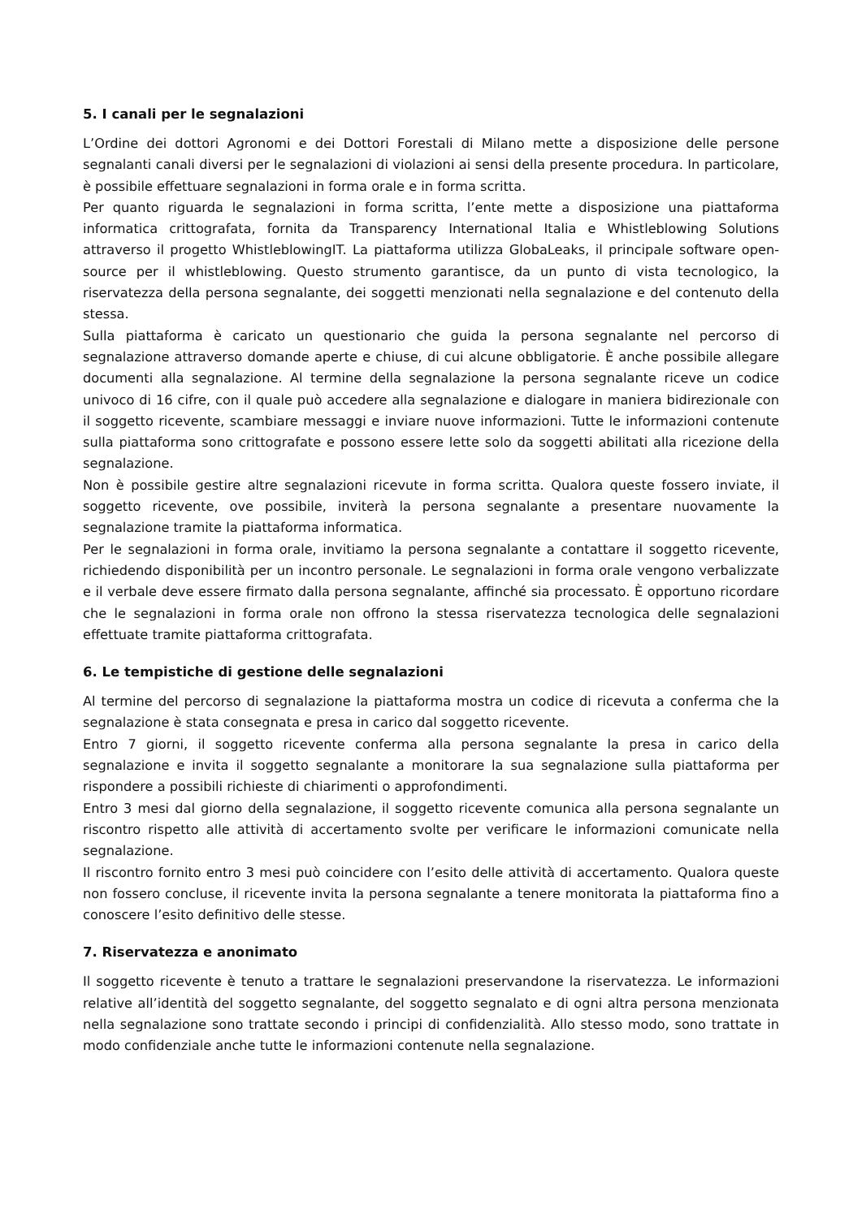5. I canali per le segnalazioni
L’Ordine dei dottori Agronomi e dei Dottori Forestali di Milano mette a disposizione delle persone segnalanti canali diversi per le segnalazioni di violazioni ai sensi della presente procedura. In particolare, è possibile effettuare segnalazioni in forma orale e in forma scritta.
Per quanto riguarda le segnalazioni in forma scritta, l’ente mette a disposizione una piattaforma informatica crittografata, fornita da Transparency International Italia e Whistleblowing Solutions attraverso il progetto WhistleblowingIT. La piattaforma utilizza GlobaLeaks, il principale software open-source per il whistleblowing. Questo strumento garantisce, da un punto di vista tecnologico, la riservatezza della persona segnalante, dei soggetti menzionati nella segnalazione e del contenuto della stessa.
Sulla piattaforma è caricato un questionario che guida la persona segnalante nel percorso di segnalazione attraverso domande aperte e chiuse, di cui alcune obbligatorie. È anche possibile allegare documenti alla segnalazione. Al termine della segnalazione la persona segnalante riceve un codice univoco di 16 cifre, con il quale può accedere alla segnalazione e dialogare in maniera bidirezionale con il soggetto ricevente, scambiare messaggi e inviare nuove informazioni. Tutte le informazioni contenute sulla piattaforma sono crittografate e possono essere lette solo da soggetti abilitati alla ricezione della segnalazione.
Non è possibile gestire altre segnalazioni ricevute in forma scritta. Qualora queste fossero inviate, il soggetto ricevente, ove possibile, inviterà la persona segnalante a presentare nuovamente la segnalazione tramite la piattaforma informatica.
Per le segnalazioni in forma orale, invitiamo la persona segnalante a contattare il soggetto ricevente, richiedendo disponibilità per un incontro personale. Le segnalazioni in forma orale vengono verbalizzate e il verbale deve essere firmato dalla persona segnalante, affinché sia processato. È opportuno ricordare che le segnalazioni in forma orale non offrono la stessa riservatezza tecnologica delle segnalazioni effettuate tramite piattaforma crittografata.
6. Le tempistiche di gestione delle segnalazioni
Al termine del percorso di segnalazione la piattaforma mostra un codice di ricevuta a conferma che la segnalazione è stata consegnata e presa in carico dal soggetto ricevente.
Entro 7 giorni, il soggetto ricevente conferma alla persona segnalante la presa in carico della segnalazione e invita il soggetto segnalante a monitorare la sua segnalazione sulla piattaforma per rispondere a possibili richieste di chiarimenti o approfondimenti.
Entro 3 mesi dal giorno della segnalazione, il soggetto ricevente comunica alla persona segnalante un riscontro rispetto alle attività di accertamento svolte per verificare le informazioni comunicate nella segnalazione.
Il riscontro fornito entro 3 mesi può coincidere con l’esito delle attività di accertamento. Qualora queste non fossero concluse, il ricevente invita la persona segnalante a tenere monitorata la piattaforma fino a conoscere l’esito definitivo delle stesse.
7. Riservatezza e anonimato
Il soggetto ricevente è tenuto a trattare le segnalazioni preservandone la riservatezza. Le informazioni relative all’identità del soggetto segnalante, del soggetto segnalato e di ogni altra persona menzionata nella segnalazione sono trattate secondo i principi di confidenzialità. Allo stesso modo, sono trattate in modo confidenziale anche tutte le informazioni contenute nella segnalazione.